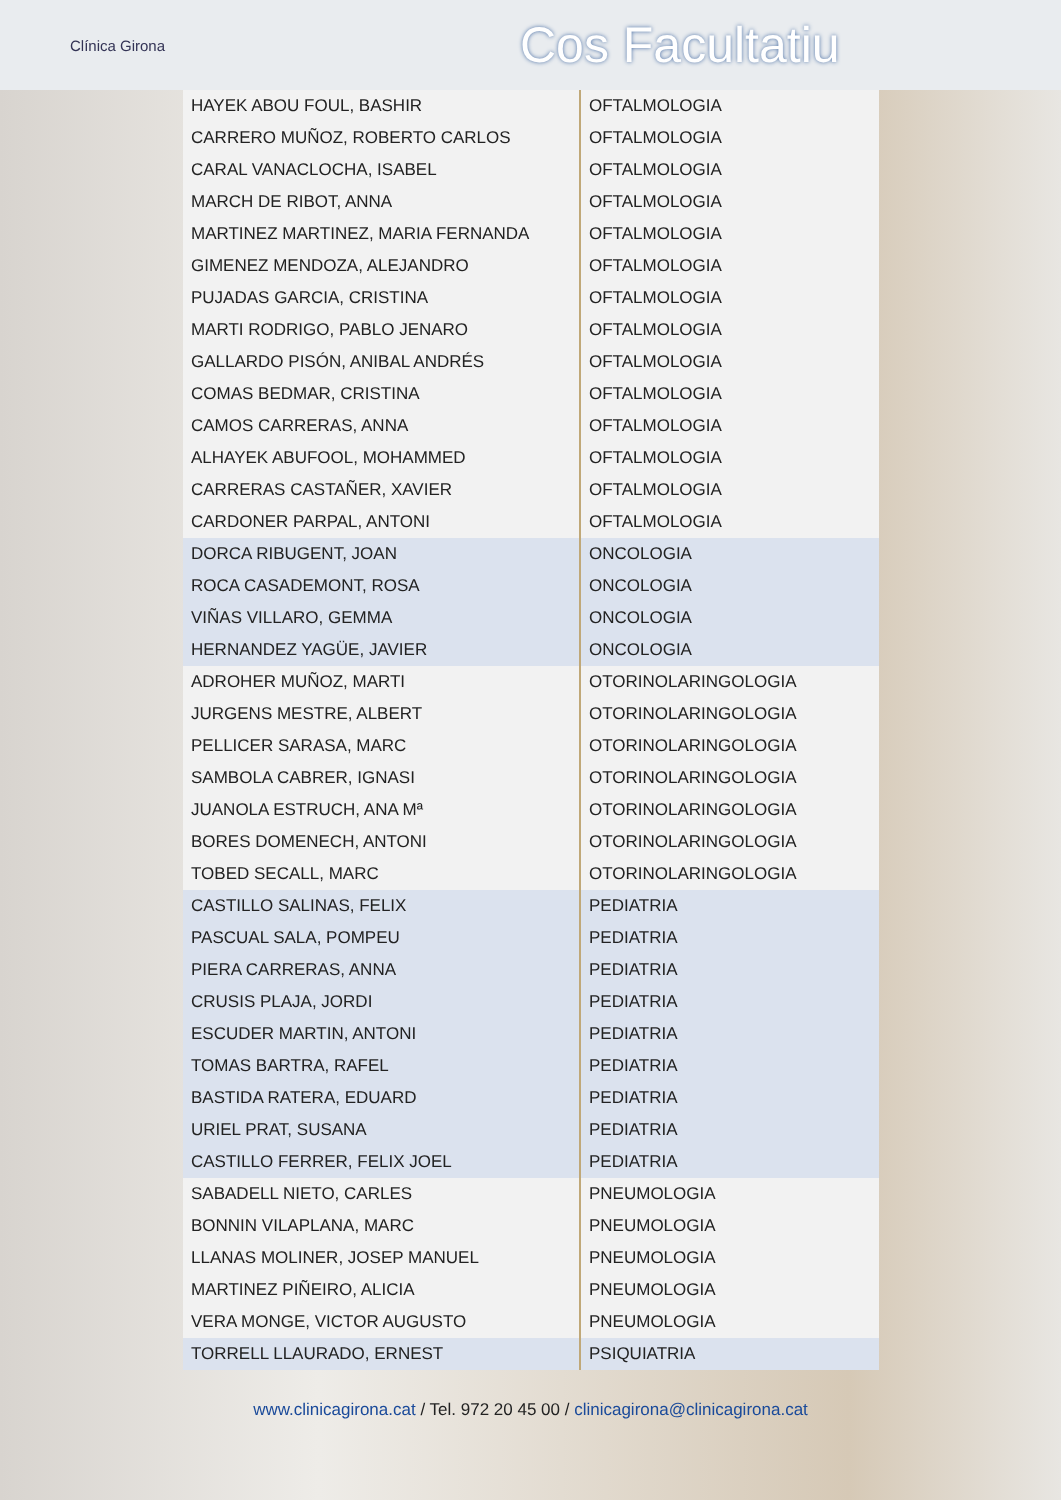Clínica Girona
Cos Facultatiu
| HAYEK ABOU FOUL, BASHIR | OFTALMOLOGIA |
| CARRERO MUÑOZ, ROBERTO CARLOS | OFTALMOLOGIA |
| CARAL VANACLOCHA, ISABEL | OFTALMOLOGIA |
| MARCH DE RIBOT, ANNA | OFTALMOLOGIA |
| MARTINEZ MARTINEZ, MARIA FERNANDA | OFTALMOLOGIA |
| GIMENEZ MENDOZA, ALEJANDRO | OFTALMOLOGIA |
| PUJADAS GARCIA, CRISTINA | OFTALMOLOGIA |
| MARTI RODRIGO, PABLO JENARO | OFTALMOLOGIA |
| GALLARDO PISÓN, ANIBAL ANDRÉS | OFTALMOLOGIA |
| COMAS BEDMAR, CRISTINA | OFTALMOLOGIA |
| CAMOS CARRERAS, ANNA | OFTALMOLOGIA |
| ALHAYEK ABUFOOL, MOHAMMED | OFTALMOLOGIA |
| CARRERAS CASTAÑER, XAVIER | OFTALMOLOGIA |
| CARDONER PARPAL, ANTONI | OFTALMOLOGIA |
| DORCA RIBUGENT, JOAN | ONCOLOGIA |
| ROCA CASADEMONT, ROSA | ONCOLOGIA |
| VIÑAS VILLARO, GEMMA | ONCOLOGIA |
| HERNANDEZ YAGÜE, JAVIER | ONCOLOGIA |
| ADROHER MUÑOZ, MARTI | OTORINOLARINGOLOGIA |
| JURGENS MESTRE, ALBERT | OTORINOLARINGOLOGIA |
| PELLICER SARASA, MARC | OTORINOLARINGOLOGIA |
| SAMBOLA CABRER, IGNASI | OTORINOLARINGOLOGIA |
| JUANOLA ESTRUCH, ANA Mª | OTORINOLARINGOLOGIA |
| BORES DOMENECH, ANTONI | OTORINOLARINGOLOGIA |
| TOBED SECALL, MARC | OTORINOLARINGOLOGIA |
| CASTILLO SALINAS, FELIX | PEDIATRIA |
| PASCUAL SALA, POMPEU | PEDIATRIA |
| PIERA CARRERAS, ANNA | PEDIATRIA |
| CRUSIS PLAJA, JORDI | PEDIATRIA |
| ESCUDER MARTIN, ANTONI | PEDIATRIA |
| TOMAS BARTRA, RAFEL | PEDIATRIA |
| BASTIDA RATERA, EDUARD | PEDIATRIA |
| URIEL PRAT, SUSANA | PEDIATRIA |
| CASTILLO FERRER, FELIX JOEL | PEDIATRIA |
| SABADELL NIETO, CARLES | PNEUMOLOGIA |
| BONNIN VILAPLANA, MARC | PNEUMOLOGIA |
| LLANAS MOLINER, JOSEP MANUEL | PNEUMOLOGIA |
| MARTINEZ PIÑEIRO, ALICIA | PNEUMOLOGIA |
| VERA MONGE, VICTOR AUGUSTO | PNEUMOLOGIA |
| TORRELL LLAURADO, ERNEST | PSIQUIATRIA |
www.clinicagirona.cat / Tel. 972 20 45 00 / clinicagirona@clinicagirona.cat